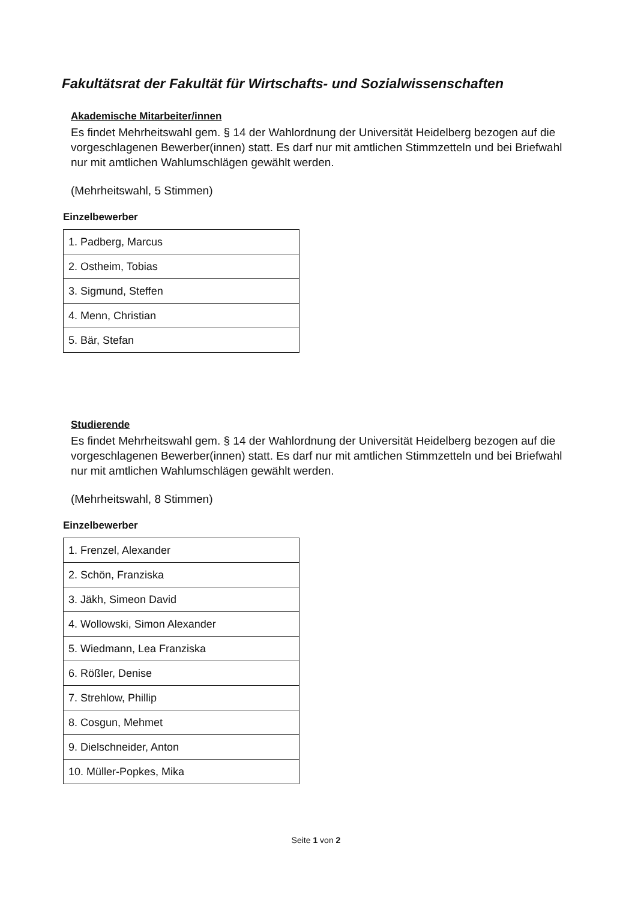Fakultätsrat der Fakultät für Wirtschafts- und Sozialwissenschaften
Akademische Mitarbeiter/innen
Es findet Mehrheitswahl gem. § 14 der Wahlordnung der Universität Heidelberg bezogen auf die vorgeschlagenen Bewerber(innen) statt. Es darf nur mit amtlichen Stimmzetteln und bei Briefwahl nur mit amtlichen Wahlumschlägen gewählt werden.
(Mehrheitswahl, 5 Stimmen)
Einzelbewerber
| 1. Padberg, Marcus |
| 2. Ostheim, Tobias |
| 3. Sigmund, Steffen |
| 4. Menn, Christian |
| 5. Bär, Stefan |
Studierende
Es findet Mehrheitswahl gem. § 14 der Wahlordnung der Universität Heidelberg bezogen auf die vorgeschlagenen Bewerber(innen) statt. Es darf nur mit amtlichen Stimmzetteln und bei Briefwahl nur mit amtlichen Wahlumschlägen gewählt werden.
(Mehrheitswahl, 8 Stimmen)
Einzelbewerber
| 1. Frenzel, Alexander |
| 2. Schön, Franziska |
| 3. Jäkh, Simeon David |
| 4. Wollowski, Simon Alexander |
| 5. Wiedmann, Lea Franziska |
| 6. Rößler, Denise |
| 7. Strehlow, Phillip |
| 8. Cosgun, Mehmet |
| 9. Dielschneider, Anton |
| 10. Müller-Popkes, Mika |
Seite 1 von 2